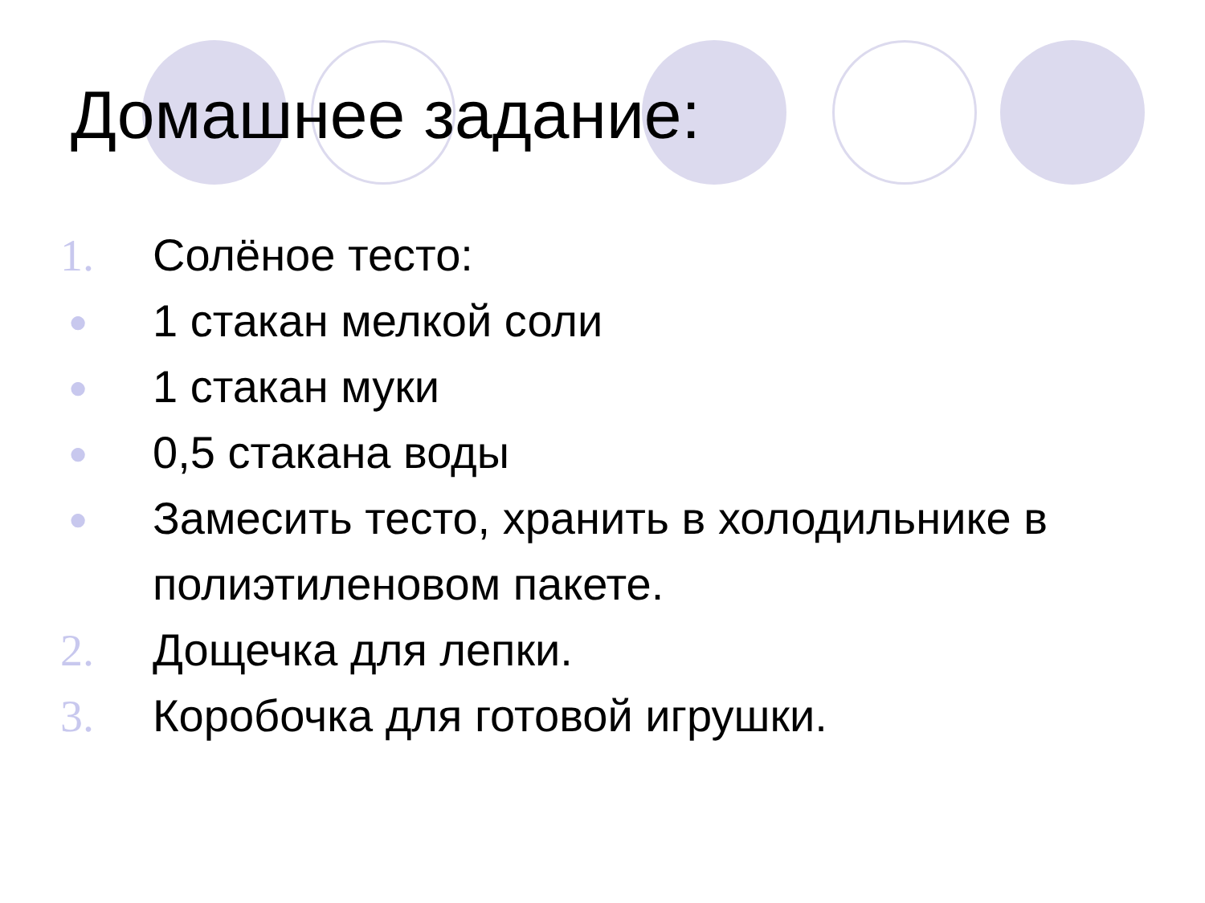Домашнее задание:
1. Солёное тесто:
● 1 стакан мелкой соли
● 1 стакан муки
● 0,5 стакана воды
● Замесить тесто, хранить в холодильнике в полиэтиленовом пакете.
2. Дощечка для лепки.
3. Коробочка для готовой игрушки.